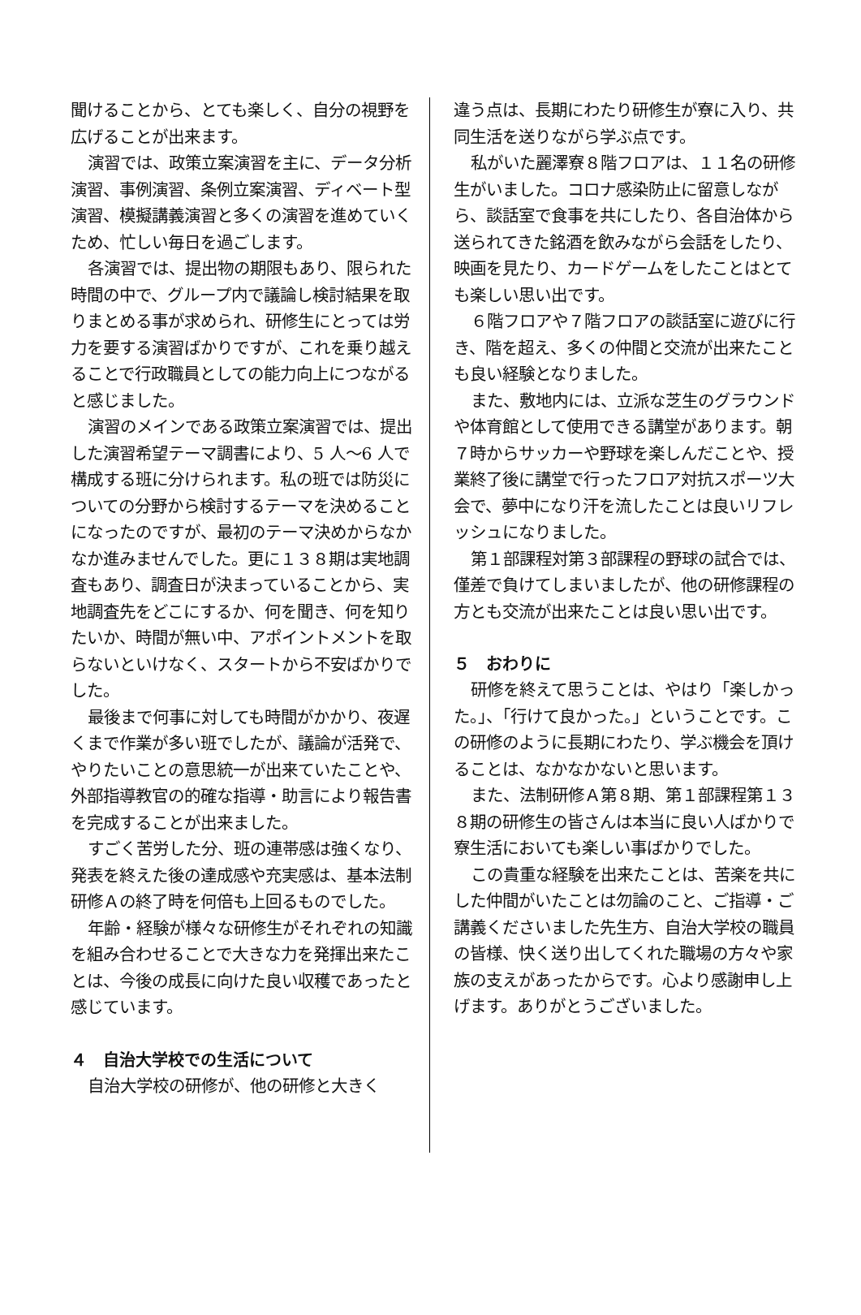聞けることから、とても楽しく、自分の視野を広げることが出来ます。
演習では、政策立案演習を主に、データ分析演習、事例演習、条例立案演習、ディベート型演習、模擬講義演習と多くの演習を進めていくため、忙しい毎日を過ごします。
各演習では、提出物の期限もあり、限られた時間の中で、グループ内で議論し検討結果を取りまとめる事が求められ、研修生にとっては労力を要する演習ばかりですが、これを乗り越えることで行政職員としての能力向上につながると感じました。
演習のメインである政策立案演習では、提出した演習希望テーマ調書により、5 人～6 人で構成する班に分けられます。私の班では防災についての分野から検討するテーマを決めることになったのですが、最初のテーマ決めからなかなか進みませんでした。更に１３８期は実地調査もあり、調査日が決まっていることから、実地調査先をどこにするか、何を聞き、何を知りたいか、時間が無い中、アポイントメントを取らないといけなく、スタートから不安ばかりでした。
最後まで何事に対しても時間がかかり、夜遅くまで作業が多い班でしたが、議論が活発で、やりたいことの意思統一が出来ていたことや、外部指導教官の的確な指導・助言により報告書を完成することが出来ました。
すごく苦労した分、班の連帯感は強くなり、発表を終えた後の達成感や充実感は、基本法制研修Ａの終了時を何倍も上回るものでした。
年齢・経験が様々な研修生がそれぞれの知識を組み合わせることで大きな力を発揮出来たことは、今後の成長に向けた良い収穫であったと感じています。
４　自治大学校での生活について
自治大学校の研修が、他の研修と大きく
違う点は、長期にわたり研修生が寮に入り、共同生活を送りながら学ぶ点です。
私がいた麗澤寮８階フロアは、１１名の研修生がいました。コロナ感染防止に留意しながら、談話室で食事を共にしたり、各自治体から送られてきた銘酒を飲みながら会話をしたり、映画を見たり、カードゲームをしたことはとても楽しい思い出です。
６階フロアや７階フロアの談話室に遊びに行き、階を超え、多くの仲間と交流が出来たことも良い経験となりました。
また、敷地内には、立派な芝生のグラウンドや体育館として使用できる講堂があります。朝７時からサッカーや野球を楽しんだことや、授業終了後に講堂で行ったフロア対抗スポーツ大会で、夢中になり汗を流したことは良いリフレッシュになりました。
第１部課程対第３部課程の野球の試合では、僅差で負けてしまいましたが、他の研修課程の方とも交流が出来たことは良い思い出です。
５　おわりに
研修を終えて思うことは、やはり「楽しかった。」、「行けて良かった。」ということです。この研修のように長期にわたり、学ぶ機会を頂けることは、なかなかないと思います。
また、法制研修Ａ第８期、第１部課程第１３８期の研修生の皆さんは本当に良い人ばかりで寮生活においても楽しい事ばかりでした。
この貴重な経験を出来たことは、苦楽を共にした仲間がいたことは勿論のこと、ご指導・ご講義くださいました先生方、自治大学校の職員の皆様、快く送り出してくれた職場の方々や家族の支えがあったからです。心より感謝申し上げます。ありがとうございました。